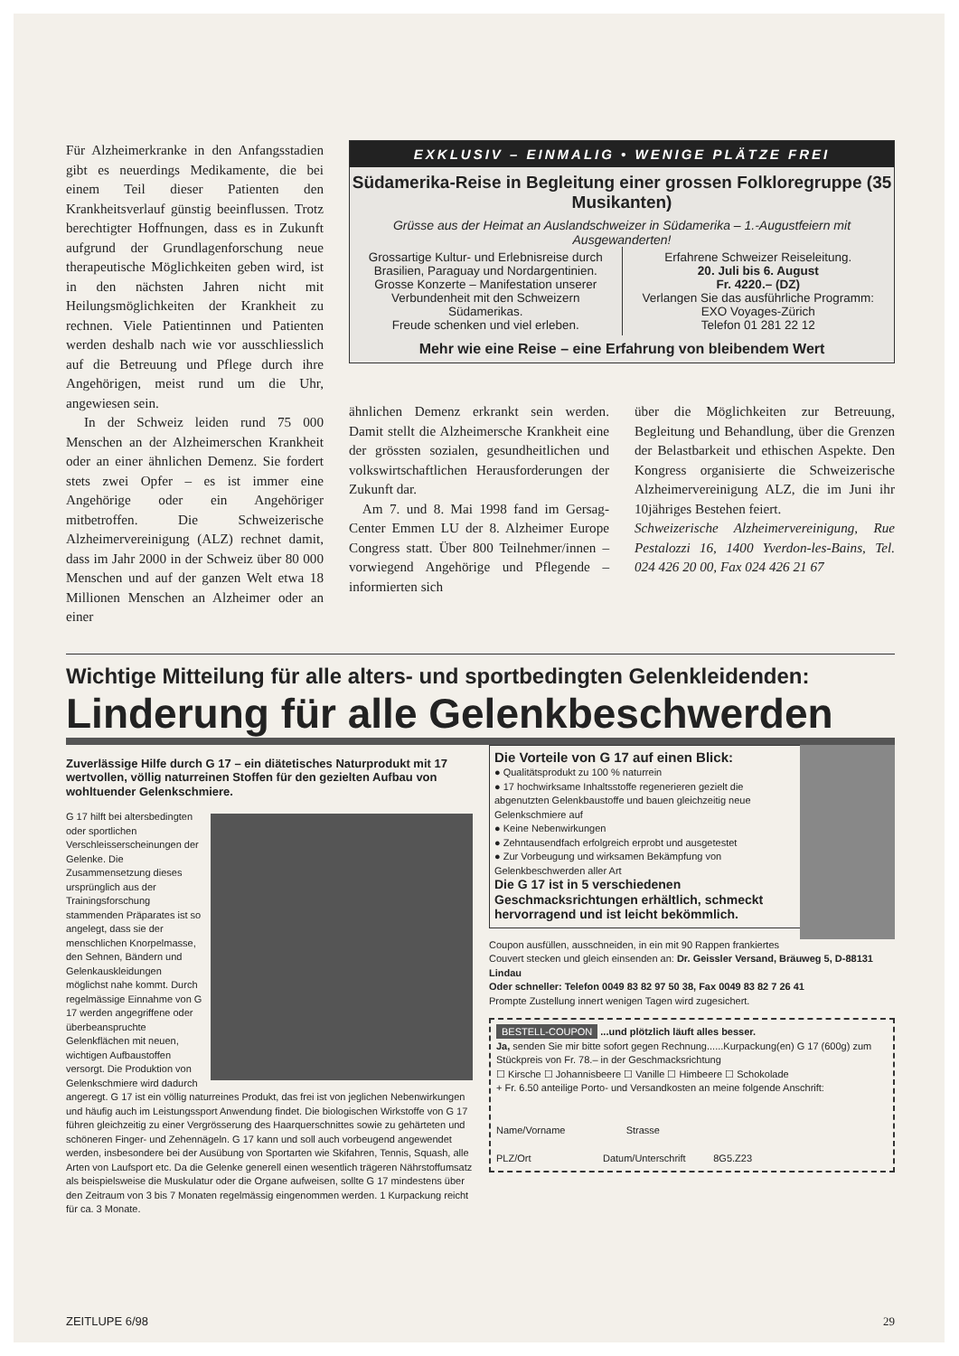Für Alzheimerkranke in den Anfangsstadien gibt es neuerdings Medikamente, die bei einem Teil dieser Patienten den Krankheitsverlauf günstig beeinflussen. Trotz berechtigter Hoffnungen, dass es in Zukunft aufgrund der Grundlagenforschung neue therapeutische Möglichkeiten geben wird, ist in den nächsten Jahren nicht mit Heilungsmöglichkeiten der Krankheit zu rechnen. Viele Patientinnen und Patienten werden deshalb nach wie vor ausschliesslich auf die Betreuung und Pflege durch ihre Angehörigen, meist rund um die Uhr, angewiesen sein.
In der Schweiz leiden rund 75 000 Menschen an der Alzheimerschen Krankheit oder an einer ähnlichen Demenz. Sie fordert stets zwei Opfer – es ist immer eine Angehörige oder ein Angehöriger mitbetroffen. Die Schweizerische Alzheimervereinigung (ALZ) rechnet damit, dass im Jahr 2000 in der Schweiz über 80 000 Menschen und auf der ganzen Welt etwa 18 Millionen Menschen an Alzheimer oder an einer
EXKLUSIV – EINMALIG • WENIGE PLÄTZE FREI
Südamerika-Reise in Begleitung einer grossen Folkloregruppe (35 Musikanten)
Grüsse aus der Heimat an Auslandschweizer in Südamerika – 1.-Augustfeiern mit Ausgewanderten!
Grossartige Kultur- und Erlebnisreise durch Brasilien, Paraguay und Nordargentinien.
Grosse Konzerte – Manifestation unserer Verbundenheit mit den Schweizern Südamerikas.
Freude schenken und viel erleben.
Erfahrene Schweizer Reiseleitung.
20. Juli bis 6. August
Fr. 4220.– (DZ)
Verlangen Sie das ausführliche Programm:
EXO Voyages-Zürich
Telefon 01 281 22 12
Mehr wie eine Reise – eine Erfahrung von bleibendem Wert
ähnlichen Demenz erkrankt sein werden. Damit stellt die Alzheimersche Krankheit eine der grössten sozialen, gesundheitlichen und volkswirtschaftlichen Herausforderungen der Zukunft dar.
Am 7. und 8. Mai 1998 fand im Gersag-Center Emmen LU der 8. Alzheimer Europe Congress statt. Über 800 Teilnehmer/innen – vorwiegend Angehörige und Pflegende – informierten sich
über die Möglichkeiten zur Betreuung, Begleitung und Behandlung, über die Grenzen der Belastbarkeit und ethischen Aspekte. Den Kongress organisierte die Schweizerische Alzheimervereinigung ALZ, die im Juni ihr 10jähriges Bestehen feiert.
Schweizerische Alzheimervereinigung, Rue Pestalozzi 16, 1400 Yverdon-les-Bains, Tel. 024 426 20 00, Fax 024 426 21 67
Wichtige Mitteilung für alle alters- und sportbedingten Gelenkleidenden:
Linderung für alle Gelenkbeschwerden
Zuverlässige Hilfe durch G 17 – ein diätetisches Naturprodukt mit 17 wertvollen, völlig naturreinen Stoffen für den gezielten Aufbau von wohltuender Gelenkschmiere.
G 17 hilft bei altersbedingten oder sportlichen Verschleisserscheinungen der Gelenke. Die Zusammensetzung dieses ursprünglich aus der Trainingsforschung stammenden Präparates ist so angelegt, dass sie der menschlichen Knorpelmasse, den Sehnen, Bändern und Gelenkauskleidungen möglichst nahe kommt. Durch regelmässige Einnahme von G 17 werden angegriffene oder überbeanspruchte Gelenkflächen mit neuen, wichtigen Aufbaustoffen versorgt. Die Produktion von Gelenkschmiere wird dadurch angeregt. G 17 ist ein völlig naturreines Produkt, das frei ist von jeglichen Nebenwirkungen und häufig auch im Leistungssport Anwendung findet. Die biologischen Wirkstoffe von G 17 führen gleichzeitig zu einer Vergrösserung des Haarquerschnittes sowie zu gehärteten und schöneren Finger- und Zehennägeln. G 17 kann und soll auch vorbeugend angewendet werden, insbesondere bei der Ausübung von Sportarten wie Skifahren, Tennis, Squash, alle Arten von Laufsport etc. Da die Gelenke generell einen wesentlich trägeren Nährstoffumsatz als beispielsweise die Muskulatur oder die Organe aufweisen, sollte G 17 mindestens über den Zeitraum von 3 bis 7 Monaten regelmässig eingenommen werden. 1 Kurpackung reicht für ca. 3 Monate.
Die Vorteile von G 17 auf einen Blick:
● Qualitätsprodukt zu 100 % naturrein
● 17 hochwirksame Inhaltsstoffe regenerieren gezielt die abgenutzten Gelenkbaustoffe und bauen gleichzeitig neue Gelenkschmiere auf
● Keine Nebenwirkungen
● Zehntausendfach erfolgreich erprobt und ausgetestet
● Zur Vorbeugung und wirksamen Bekämpfung von Gelenkbeschwerden aller Art
Die G 17 ist in 5 verschiedenen Geschmacksrichtungen erhältlich, schmeckt hervorragend und ist leicht bekömmlich.
Coupon ausfüllen, ausschneiden, in ein mit 90 Rappen frankiertes Couvert stecken und gleich einsenden an: Dr. Geissler Versand, Bräuweg 5, D-88131 Lindau
Oder schneller: Telefon 0049 83 82 97 50 38, Fax 0049 83 82 7 26 41
Prompte Zustellung innert wenigen Tagen wird zugesichert.
BESTELL-COUPON ...und plötzlich läuft alles besser.
Ja, senden Sie mir bitte sofort gegen Rechnung......Kurpackung(en) G 17 (600g) zum Stückpreis von Fr. 78.– in der Geschmacksrichtung
☐ Kirsche ☐ Johannisbeere ☐ Vanille ☐ Himbeere ☐ Schokolade
+ Fr. 6.50 anteilige Porto- und Versandkosten an meine folgende Anschrift:
Name/Vorname Strasse
PLZ/Ort Datum/Unterschrift 8G5.Z23
ZEITLUPE 6/98 29